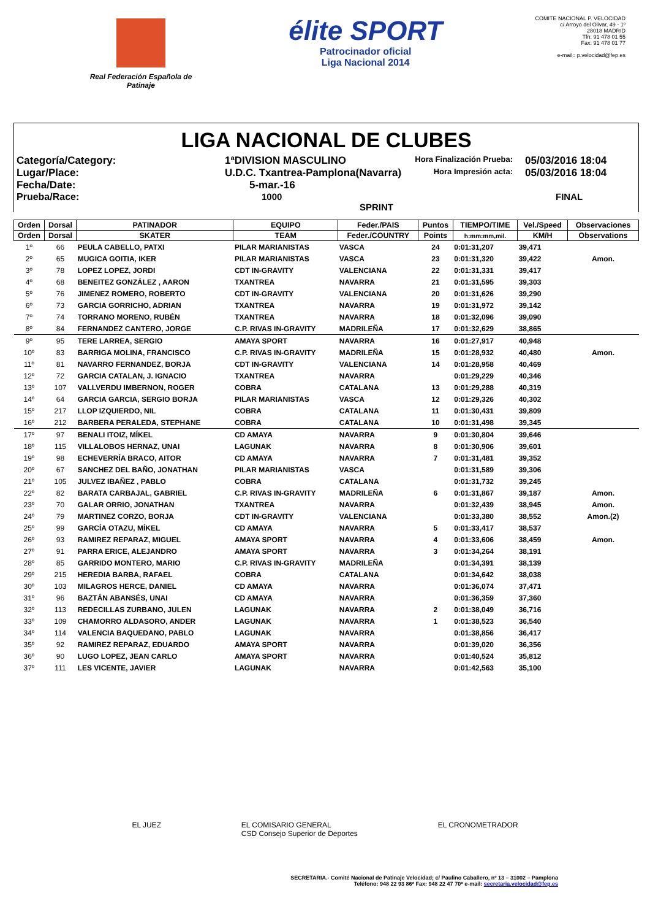Real Federación Española de Patinaje
élite SPORT
Patrocinador oficial
Liga Nacional 2014
COMITE NACIONAL P. VELOCIDAD
c/ Arroyo del Olivar, 49 - 1º
28018 MADRID
Tfn: 91 478 01 55
Fax: 91 478 01 77
e-mail:: p.velocidad@fep.es
LIGA NACIONAL DE CLUBES
Categoría/Category:
1ªDIVISION MASCULINO
Hora Finalización Prueba:
05/03/2016 18:04
Lugar/Place:
U.D.C. Txantrea-Pamplona(Navarra)
Hora Impresión acta:
05/03/2016 18:04
Fecha/Date:
5-mar.-16
Prueba/Race:
1000 SPRINT
FINAL
| Orden | Dorsal | PATINADOR | EQUIPO | Feder./PAIS | Puntos | TIEMPO/TIME | Vel./Speed | Observaciones |
| --- | --- | --- | --- | --- | --- | --- | --- | --- |
| Orden | Dorsal | SKATER | TEAM | Feder./COUNTRY | Points | h:mm:mm,mil. | KM/H | Observations |
| 1º | 66 | PEULA CABELLO, PATXI | PILAR MARIANISTAS | VASCA | 24 | 0:01:31,207 | 39,471 | |
| 2º | 65 | MUGICA GOITIA, IKER | PILAR MARIANISTAS | VASCA | 23 | 0:01:31,320 | 39,422 | Amon. |
| 3º | 78 | LOPEZ LOPEZ, JORDI | CDT IN-GRAVITY | VALENCIANA | 22 | 0:01:31,331 | 39,417 | |
| 4º | 68 | BENEITEZ GONZÁLEZ , AARON | TXANTREA | NAVARRA | 21 | 0:01:31,595 | 39,303 | |
| 5º | 76 | JIMENEZ ROMERO, ROBERTO | CDT IN-GRAVITY | VALENCIANA | 20 | 0:01:31,626 | 39,290 | |
| 6º | 73 | GARCIA GORRICHO, ADRIAN | TXANTREA | NAVARRA | 19 | 0:01:31,972 | 39,142 | |
| 7º | 74 | TORRANO MORENO, RUBÉN | TXANTREA | NAVARRA | 18 | 0:01:32,096 | 39,090 | |
| 8º | 84 | FERNANDEZ CANTERO, JORGE | C.P. RIVAS IN-GRAVITY | MADRILEÑA | 17 | 0:01:32,629 | 38,865 | |
| 9º | 95 | TERE LARREA, SERGIO | AMAYA SPORT | NAVARRA | 16 | 0:01:27,917 | 40,948 | |
| 10º | 83 | BARRIGA MOLINA, FRANCISCO | C.P. RIVAS IN-GRAVITY | MADRILEÑA | 15 | 0:01:28,932 | 40,480 | Amon. |
| 11º | 81 | NAVARRO FERNANDEZ, BORJA | CDT IN-GRAVITY | VALENCIANA | 14 | 0:01:28,958 | 40,469 | |
| 12º | 72 | GARCIA CATALAN, J. IGNACIO | TXANTREA | NAVARRA | | 0:01:29,229 | 40,346 | |
| 13º | 107 | VALLVERDU IMBERNON, ROGER | COBRA | CATALANA | 13 | 0:01:29,288 | 40,319 | |
| 14º | 64 | GARCIA GARCIA, SERGIO BORJA | PILAR MARIANISTAS | VASCA | 12 | 0:01:29,326 | 40,302 | |
| 15º | 217 | LLOP IZQUIERDO, NIL | COBRA | CATALANA | 11 | 0:01:30,431 | 39,809 | |
| 16º | 212 | BARBERA PERALEDA, STEPHANE | COBRA | CATALANA | 10 | 0:01:31,498 | 39,345 | |
| 17º | 97 | BENALI ITOIZ, MÍKEL | CD AMAYA | NAVARRA | 9 | 0:01:30,804 | 39,646 | |
| 18º | 115 | VILLALOBOS HERNAZ, UNAI | LAGUNAK | NAVARRA | 8 | 0:01:30,906 | 39,601 | |
| 19º | 98 | ECHEVERRÍA BRACO, AITOR | CD AMAYA | NAVARRA | 7 | 0:01:31,481 | 39,352 | |
| 20º | 67 | SANCHEZ DEL BAÑO, JONATHAN | PILAR MARIANISTAS | VASCA | | 0:01:31,589 | 39,306 | |
| 21º | 105 | JULVEZ IBAÑEZ , PABLO | COBRA | CATALANA | | 0:01:31,732 | 39,245 | |
| 22º | 82 | BARATA CARBAJAL, GABRIEL | C.P. RIVAS IN-GRAVITY | MADRILEÑA | 6 | 0:01:31,867 | 39,187 | Amon. |
| 23º | 70 | GALAR ORRIO, JONATHAN | TXANTREA | NAVARRA | | 0:01:32,439 | 38,945 | Amon. |
| 24º | 79 | MARTINEZ CORZO, BORJA | CDT IN-GRAVITY | VALENCIANA | | 0:01:33,380 | 38,552 | Amon.(2) |
| 25º | 99 | GARCÍA OTAZU, MÍKEL | CD AMAYA | NAVARRA | 5 | 0:01:33,417 | 38,537 | |
| 26º | 93 | RAMIREZ REPARAZ, MIGUEL | AMAYA SPORT | NAVARRA | 4 | 0:01:33,606 | 38,459 | Amon. |
| 27º | 91 | PARRA ERICE, ALEJANDRO | AMAYA SPORT | NAVARRA | 3 | 0:01:34,264 | 38,191 | |
| 28º | 85 | GARRIDO MONTERO, MARIO | C.P. RIVAS IN-GRAVITY | MADRILEÑA | | 0:01:34,391 | 38,139 | |
| 29º | 215 | HEREDIA BARBA, RAFAEL | COBRA | CATALANA | | 0:01:34,642 | 38,038 | |
| 30º | 103 | MILAGROS HERCE, DANIEL | CD AMAYA | NAVARRA | | 0:01:36,074 | 37,471 | |
| 31º | 96 | BAZTÁN ABANSÉS, UNAI | CD AMAYA | NAVARRA | | 0:01:36,359 | 37,360 | |
| 32º | 113 | REDECILLAS ZURBANO, JULEN | LAGUNAK | NAVARRA | 2 | 0:01:38,049 | 36,716 | |
| 33º | 109 | CHAMORRO ALDASORO, ANDER | LAGUNAK | NAVARRA | 1 | 0:01:38,523 | 36,540 | |
| 34º | 114 | VALENCIA BAQUEDANO, PABLO | LAGUNAK | NAVARRA | | 0:01:38,856 | 36,417 | |
| 35º | 92 | RAMIREZ REPARAZ, EDUARDO | AMAYA SPORT | NAVARRA | | 0:01:39,020 | 36,356 | |
| 36º | 90 | LUGO LOPEZ, JEAN CARLO | AMAYA SPORT | NAVARRA | | 0:01:40,524 | 35,812 | |
| 37º | 111 | LES VICENTE, JAVIER | LAGUNAK | NAVARRA | | 0:01:42,563 | 35,100 | |
EL JUEZ EL COMISARIO GENERAL
CSD Consejo Superior de Deportes
EL CRONOMETRADOR
SECRETARIA.- Comité Nacional de Patinaje Velocidad; c/ Paulino Caballero, nº 13 – 31002 – Pamplona
Teléfono: 948 22 93 86* Fax: 948 22 47 70* e-mail: secretaria.velocidad@fep.es